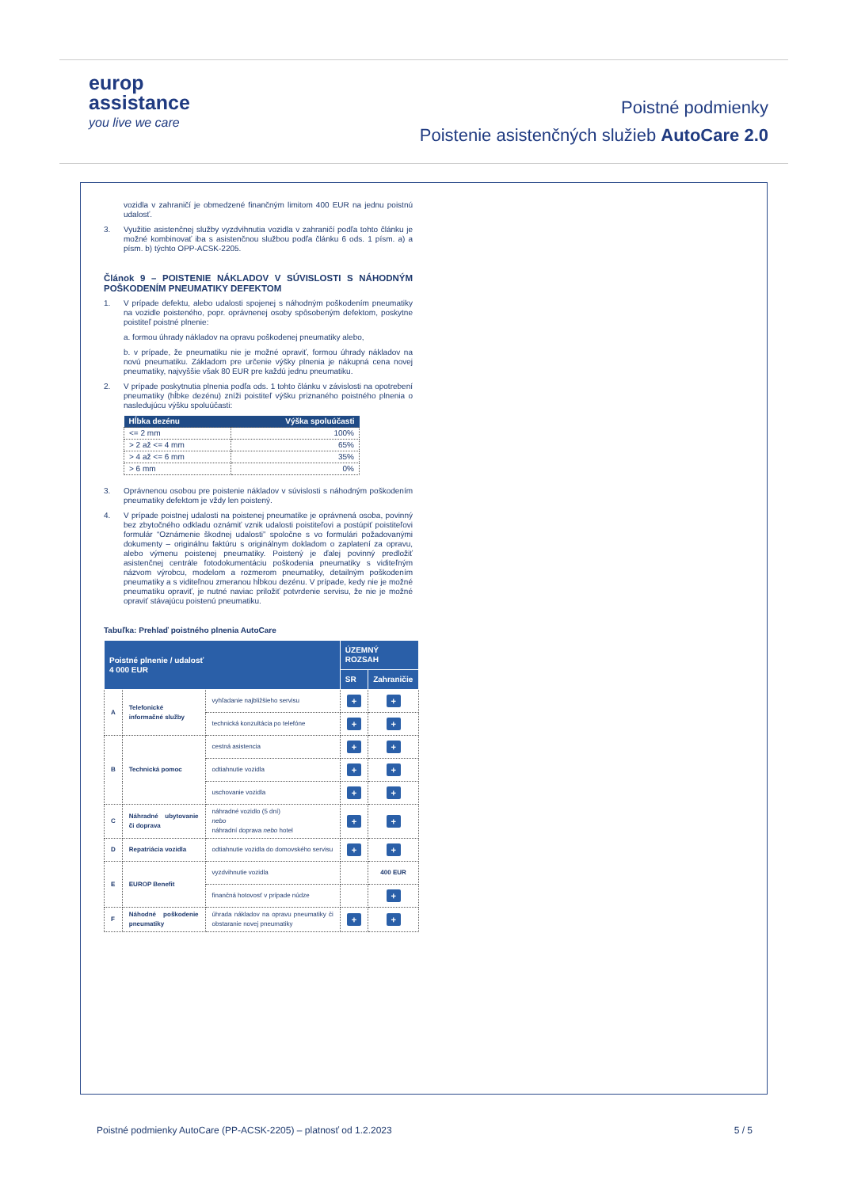europ
assistance
you live we care
Poistné podmienky
Poistenie asistenčných služieb AutoCare 2.0
vozidla v zahraničí je obmedzené finančným limitom 400 EUR na jednu poistnú udalosť.
3. Využitie asistenčnej služby vyzdvihnutia vozidla v zahraničí podľa tohto článku je možné kombinovať iba s asistenčnou službou podľa článku 6 ods. 1 písm. a) a písm. b) týchto OPP-ACSK-2205.
Článok 9 – POISTENIE NÁKLADOV V SÚVISLOSTI S NÁHODNÝM POŠKODENÍM PNEUMATIKY DEFEKTOM
1. V prípade defektu, alebo udalosti spojenej s náhodným poškodením pneumatiky na vozidle poisteného, popr. oprávnenej osoby spôsobeným defektom, poskytne poistiteľ poistné plnenie:
a. formou úhrady nákladov na opravu poškodenej pneumatiky alebo,
b. v prípade, že pneumatiku nie je možné opraviť, formou úhrady nákladov na novú pneumatiku. Základom pre určenie výšky plnenia je nákupná cena novej pneumatiky, najvyššie však 80 EUR pre každú jednu pneumatiku.
2. V prípade poskytnutia plnenia podľa ods. 1 tohto článku v závislosti na opotrebení pneumatiky (hĺbke dezénu) zníži poistiteľ výšku priznaného poistného plnenia o nasledujúcu výšku spoluúčasti:
| Hĺbka dezénu | Výška spoluúčasti |
| --- | --- |
| <= 2 mm | 100% |
| > 2 až <= 4 mm | 65% |
| > 4 až <= 6 mm | 35% |
| > 6 mm | 0% |
3. Oprávnenou osobou pre poistenie nákladov v súvislosti s náhodným poškodením pneumatiky defektom je vždy len poistený.
4. V prípade poistnej udalosti na poistenej pneumatike je oprávnená osoba, povinný bez zbytočného odkladu oznámiť vznik udalosti poistiteľovi a postúpiť poistiteľovi formulár “Oznámenie škodnej udalosti” spoločne s vo formulári požadovanými dokumenty – originálnu faktúru s originálnym dokladom o zaplatení za opravu, alebo výmenu poistenej pneumatiky. Poistený je ďalej povinný predložiť asistenčnej centrále fotodokumentáciu poškodenia pneumatiky s viditeľným názvom výrobcu, modelom a rozmerom pneumatiky, detailným poškodením pneumatiky a s viditeľnou zmeranou hĺbkou dezénu. V prípade, kedy nie je možné pneumatiku opraviť, je nutné naviac priložiť potvrdenie servisu, že nie je možné opraviť stávajúcu poistenú pneumatiku.
Tabuľka: Prehlaď poistného plnenia AutoCare
| Poistné plnenie / udalosť 4 000 EUR | | | ÚZEMNÝ ROZSAH | |
| --- | --- | --- | --- | --- |
| | | | SR | Zahraničie |
| A | Telefonické informačné služby | vyhľadanie najbližšieho servisu | + | + |
| | | technická konzultácia po telefóne | + | + |
| B | Technická pomoc | cestná asistencia | + | + |
| | | odtiahnutie vozidla | + | + |
| | | uschovanie vozidla | + | + |
| C | Náhradné ubytovanie či doprava | náhradné vozidlo (5 dní) nebo náhradní doprava nebo hotel | + | + |
| D | Repatriácia vozidla | odtiahnutie vozidla do domovského servisu | + | + |
| E | EUROP Benefit | vyzdvihnutie vozidla | | 400 EUR |
| | | finančná hotovosť v prípade núdze | | + |
| F | Náhodné poškodenie pneumatiky | úhrada nákladov na opravu pneumatiky či obstaranie novej pneumatiky | + | + |
Poistné podmienky AutoCare (PP-ACSK-2205) – platnosť od 1.2.2023 5 / 5